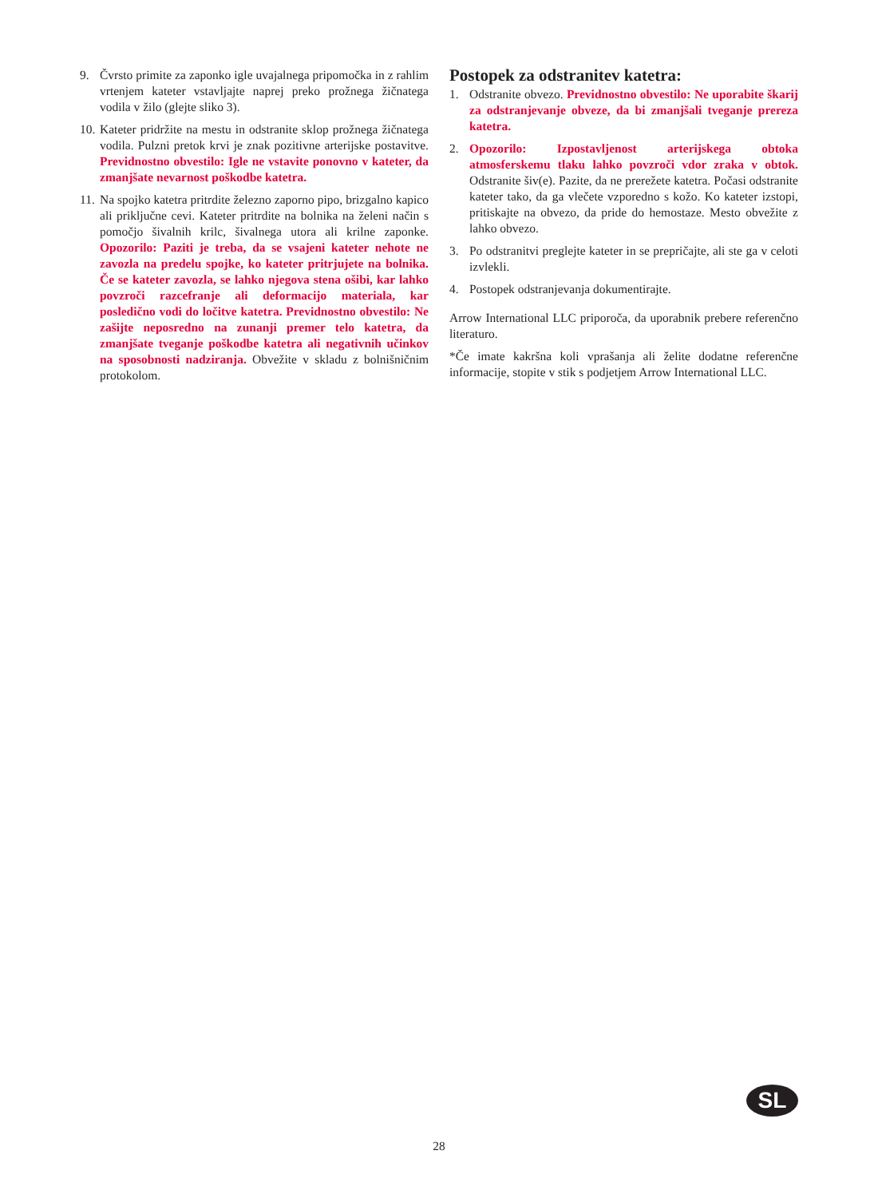9. Čvrsto primite za zaponko igle uvajalnega pripomočka in z rahlim vrtenjem kateter vstavljajte naprej preko prožnega žičnatega vodila v žilo (glejte sliko 3).
10. Kateter pridržite na mestu in odstranite sklop prožnega žičnatega vodila. Pulzni pretok krvi je znak pozitivne arterijske postavitve. Previdnostno obvestilo: Igle ne vstavite ponovno v kateter, da zmanjšate nevarnost poškodbe katetra.
11. Na spojko katetra pritrdite železno zaporno pipo, brizgalno kapico ali priključne cevi. Kateter pritrdite na bolnika na želeni način s pomočjo šivalnih krilc, šivalnega utora ali krilne zaponke. Opozorilo: Paziti je treba, da se vsajeni kateter nehote ne zavozla na predelu spojke, ko kateter pritrjujete na bolnika. Če se kateter zavozla, se lahko njegova stena ošibi, kar lahko povzroči razcefranje ali deformacijo materiala, kar posledično vodi do ločitve katetra. Previdnostno obvestilo: Ne zašijte neposredno na zunanji premer telo katetra, da zmanjšate tveganje poškodbe katetra ali negativnih učinkov na sposobnosti nadziranja. Obvežite v skladu z bolnišničnim protokolom.
Postopek za odstranitev katetra:
1. Odstranite obvezo. Previdnostno obvestilo: Ne uporabite škarij za odstranjevanje obveze, da bi zmanjšali tveganje prereza katetra.
2. Opozorilo: Izpostavljenost arterijskega obtoka atmosferskemu tlaku lahko povzroči vdor zraka v obtok. Odstranite šiv(e). Pazite, da ne prerežete katetra. Počasi odstranite kateter tako, da ga vlečete vzporedno s kožo. Ko kateter izstopi, pritiskajte na obvezo, da pride do hemostaze. Mesto obvežite z lahko obvezo.
3. Po odstranitvi preglejte kateter in se prepričajte, ali ste ga v celoti izvlekli.
4. Postopek odstranjevanja dokumentirajte.
Arrow International LLC priporoča, da uporabnik prebere referenčno literaturo.
*Če imate kakršna koli vprašanja ali želite dodatne referenčne informacije, stopite v stik s podjetjem Arrow International LLC.
SL
28